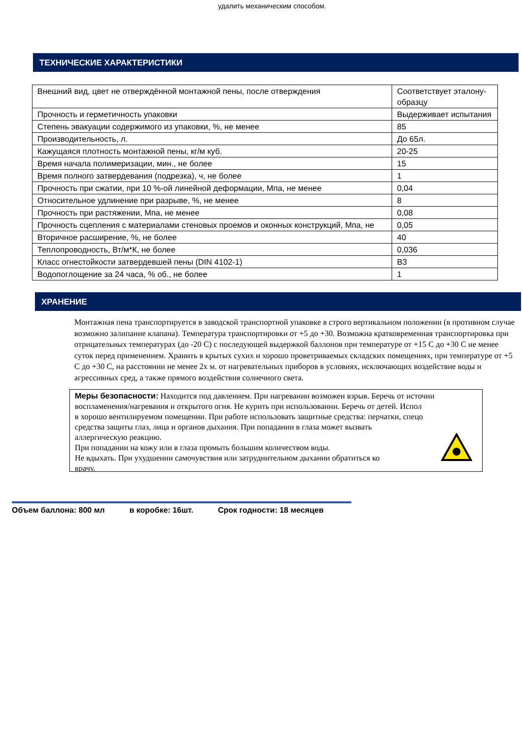удалить механическим способом.
ТЕХНИЧЕСКИЕ ХАРАКТЕРИСТИКИ
| Внешний вид, цвет не отверждённой монтажной пены, после отверждения | Соответствует эталону-образцу |
| Прочность и герметичность упаковки | Выдерживает испытания |
| Степень эвакуации содержимого из упаковки, %, не менее | 85 |
| Производительность, л. | До 65л. |
| Кажущаяся плотность монтажной пены, кг/м куб. | 20-25 |
| Время начала полимеризации, мин., не более | 15 |
| Время полного затвердевания (подрезка), ч, не более | 1 |
| Прочность при сжатии, при 10 %-ой линейной деформации, Мпа, не менее | 0,04 |
| Относительное удлинение при разрыве, %, не менее | 8 |
| Прочность при растяжении, Мпа, не менее | 0,08 |
| Прочность сцепления с материалами стеновых проемов и оконных конструкций, Мпа, не | 0,05 |
| Вторичное расширение, %, не более | 40 |
| Теплопроводность, Вт/м*К, не более | 0,036 |
| Класс огнестойкости затвердевшей пены (DIN 4102-1) | В3 |
| Водопоглощение за 24 часа, % об., не более | 1 |
ХРАНЕНИЕ
Монтажная пена транспортируется в заводской транспортной упаковке в строго вертикальном положении (в противном случае возможно залипание клапана). Температура транспортировки от +5 до +30. Возможна кратковременная транспортировка при отрицательных температурах (до -20 С) с последующей выдержкой баллонов при температуре от +15 С до +30 С не менее суток перед применением. Хранить в крытых сухих и хорошо проветриваемых складских помещениях, при температуре от +5 С до +30 С, на расстоянии не менее 2х м. от нагревательных приборов в условиях, исключающих воздействие воды и агрессивных сред, а также прямого воздействия солнечного света.
Меры безопасности: Находится под давлением. При нагревании возможен взрыв. Беречь от источни
воспламенения/нагревания и открытого огня. Не курить при использовании. Беречь от детей. Испол
в хорошо вентилируемом помещении. При работе использовать защитные средства: перчатки, спецо
средства защиты глаз, лица и органов дыхания. При попадании в глаза может вызвать
аллергическую реакцию.
При попадании на кожу или в глаза промыть большим количеством воды.
Не вдыхать. При ухудшении самочувствия или затруднительном дыхании обратиться ко
врачу.
Объем баллона: 800 мл в коробке: 16шт. Срок годности: 18 месяцев